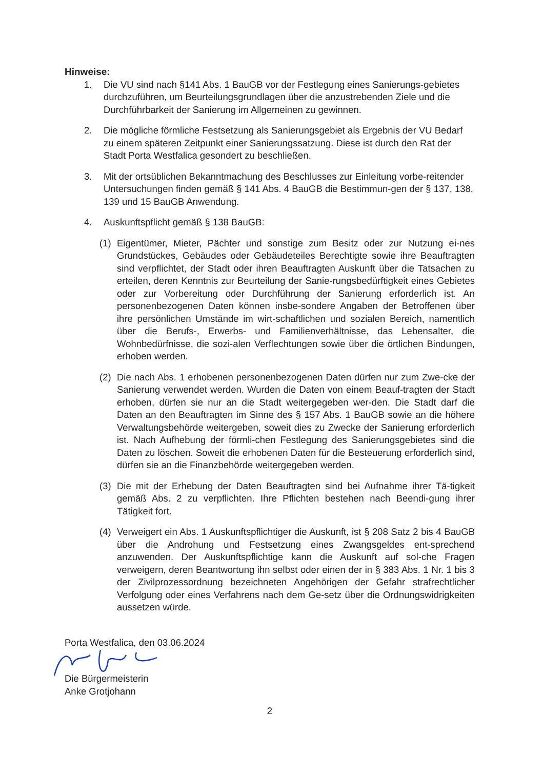Hinweise:
1. Die VU sind nach §141 Abs. 1 BauGB vor der Festlegung eines Sanierungs-gebietes durchzuführen, um Beurteilungsgrundlagen über die anzustrebenden Ziele und die Durchführbarkeit der Sanierung im Allgemeinen zu gewinnen.
2. Die mögliche förmliche Festsetzung als Sanierungsgebiet als Ergebnis der VU Bedarf zu einem späteren Zeitpunkt einer Sanierungssatzung. Diese ist durch den Rat der Stadt Porta Westfalica gesondert zu beschließen.
3. Mit der ortsüblichen Bekanntmachung des Beschlusses zur Einleitung vorbe-reitender Untersuchungen finden gemäß § 141 Abs. 4 BauGB die Bestimmun-gen der § 137, 138, 139 und 15 BauGB Anwendung.
4. Auskunftspflicht gemäß § 138 BauGB:
(1) Eigentümer, Mieter, Pächter und sonstige zum Besitz oder zur Nutzung ei-nes Grundstückes, Gebäudes oder Gebäudeteiles Berechtigte sowie ihre Beauftragten sind verpflichtet, der Stadt oder ihren Beauftragten Auskunft über die Tatsachen zu erteilen, deren Kenntnis zur Beurteilung der Sanie-rungsbedürftigkeit eines Gebietes oder zur Vorbereitung oder Durchführung der Sanierung erforderlich ist. An personenbezogenen Daten können insbe-sondere Angaben der Betroffenen über ihre persönlichen Umstände im wirt-schaftlichen und sozialen Bereich, namentlich über die Berufs-, Erwerbs- und Familienverhältnisse, das Lebensalter, die Wohnbedürfnisse, die sozi-alen Verflechtungen sowie über die örtlichen Bindungen, erhoben werden.
(2) Die nach Abs. 1 erhobenen personenbezogenen Daten dürfen nur zum Zwe-cke der Sanierung verwendet werden. Wurden die Daten von einem Beauf-tragten der Stadt erhoben, dürfen sie nur an die Stadt weitergegeben wer-den. Die Stadt darf die Daten an den Beauftragten im Sinne des § 157 Abs. 1 BauGB sowie an die höhere Verwaltungsbehörde weitergeben, soweit dies zu Zwecke der Sanierung erforderlich ist. Nach Aufhebung der förmli-chen Festlegung des Sanierungsgebietes sind die Daten zu löschen. Soweit die erhobenen Daten für die Besteuerung erforderlich sind, dürfen sie an die Finanzbehörde weitergegeben werden.
(3) Die mit der Erhebung der Daten Beauftragten sind bei Aufnahme ihrer Tä-tigkeit gemäß Abs. 2 zu verpflichten. Ihre Pflichten bestehen nach Beendi-gung ihrer Tätigkeit fort.
(4) Verweigert ein Abs. 1 Auskunftspflichtiger die Auskunft, ist § 208 Satz 2 bis 4 BauGB über die Androhung und Festsetzung eines Zwangsgeldes ent-sprechend anzuwenden. Der Auskunftspflichtige kann die Auskunft auf sol-che Fragen verweigern, deren Beantwortung ihn selbst oder einen der in § 383 Abs. 1 Nr. 1 bis 3 der Zivilprozessordnung bezeichneten Angehörigen der Gefahr strafrechtlicher Verfolgung oder eines Verfahrens nach dem Ge-setz über die Ordnungswidrigkeiten aussetzen würde.
Porta Westfalica, den 03.06.2024
Die Bürgermeisterin
Anke Grotjohann
2